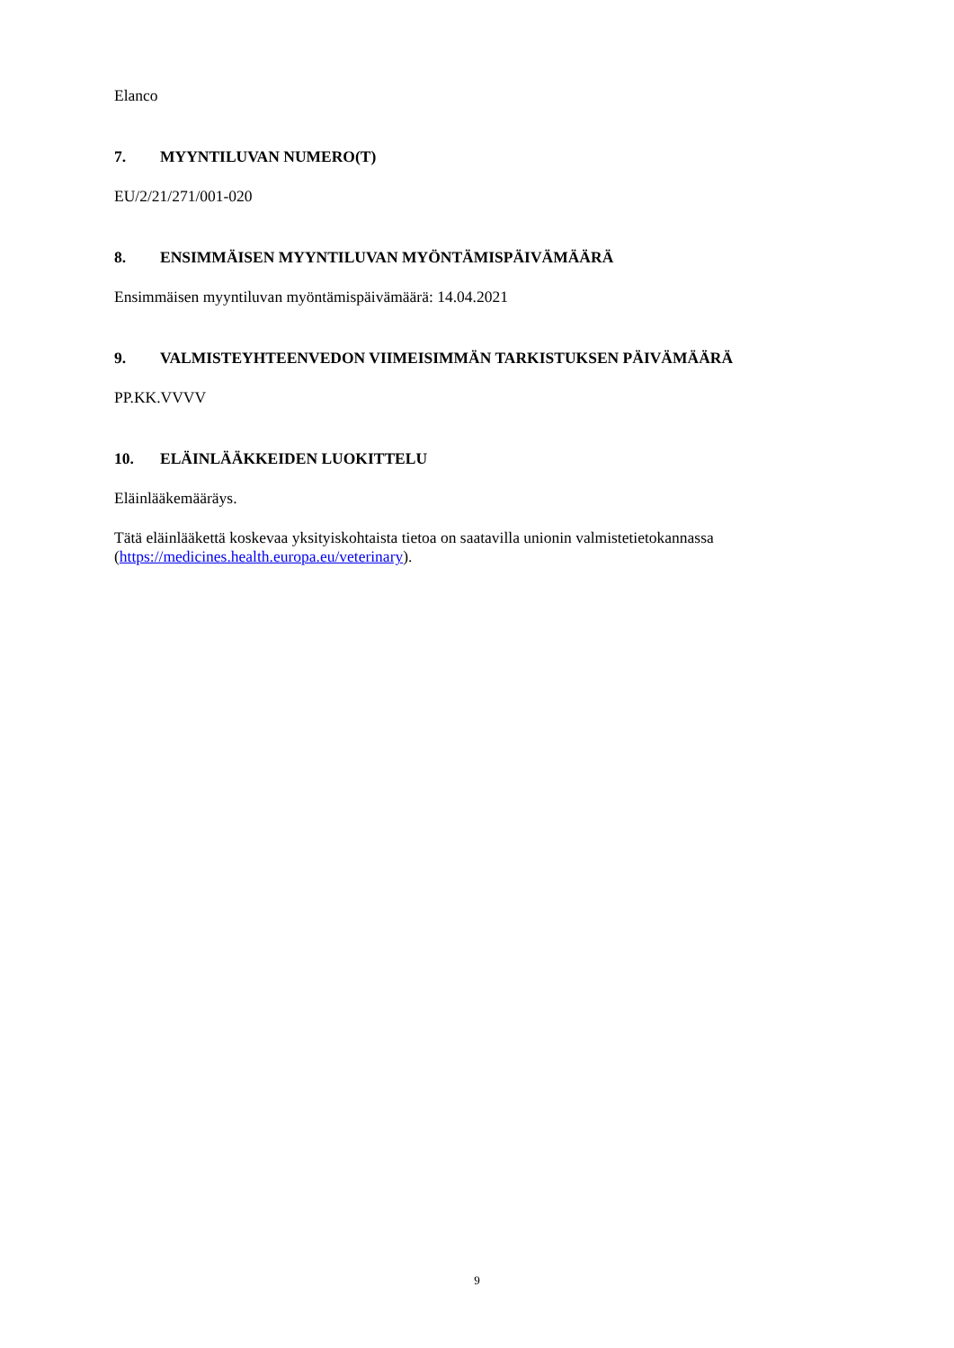Elanco
7. MYYNTILUVAN NUMERO(T)
EU/2/21/271/001-020
8. ENSIMMÄISEN MYYNTILUVAN MYÖNTÄMISPÄIVÄMÄÄRÄ
Ensimmäisen myyntiluvan myöntämispäivämäärä: 14.04.2021
9. VALMISTEYHTEENVEDON VIIMEISIMMÄN TARKISTUKSEN PÄIVÄMÄÄRÄ
PP.KK.VVVV
10. ELÄINLÄÄKKEIDEN LUOKITTELU
Eläinlääkemääräys.
Tätä eläinlääkettä koskevaa yksityiskohtaista tietoa on saatavilla unionin valmistetietokannassa (https://medicines.health.europa.eu/veterinary).
9